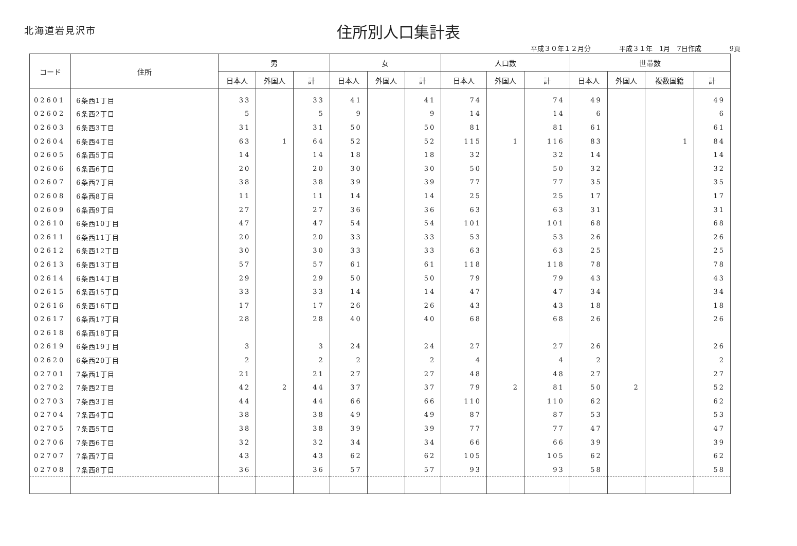北海道岩見沢市
住所別人口集計表
平成３０年１２月分 平成３１年　1月　7日作成 9頁
| コード | 住所 | 男 | | | 女 | | | 人口数 | | | 世帯数 | | | |
| --- | --- | --- | --- | --- | --- | --- | --- | --- | --- | --- | --- | --- | --- | --- |
| | | 日本人 | 外国人 | 計 | 日本人 | 外国人 | 計 | 日本人 | 外国人 | 計 | 日本人 | 外国人 | 複数国籍 | 計 |
| 02601 | 6条西1丁目 | 33 | | 33 | 41 | | 41 | 74 | | 74 | 49 | | | 49 |
| 02602 | 6条西2丁目 | 5 | | 5 | 9 | | 9 | 14 | | 14 | 6 | | | 6 |
| 02603 | 6条西3丁目 | 31 | | 31 | 50 | | 50 | 81 | | 81 | 61 | | | 61 |
| 02604 | 6条西4丁目 | 63 | 1 | 64 | 52 | | 52 | 115 | 1 | 116 | 83 | | 1 | 84 |
| 02605 | 6条西5丁目 | 14 | | 14 | 18 | | 18 | 32 | | 32 | 14 | | | 14 |
| 02606 | 6条西6丁目 | 20 | | 20 | 30 | | 30 | 50 | | 50 | 32 | | | 32 |
| 02607 | 6条西7丁目 | 38 | | 38 | 39 | | 39 | 77 | | 77 | 35 | | | 35 |
| 02608 | 6条西8丁目 | 11 | | 11 | 14 | | 14 | 25 | | 25 | 17 | | | 17 |
| 02609 | 6条西9丁目 | 27 | | 27 | 36 | | 36 | 63 | | 63 | 31 | | | 31 |
| 02610 | 6条西10丁目 | 47 | | 47 | 54 | | 54 | 101 | | 101 | 68 | | | 68 |
| 02611 | 6条西11丁目 | 20 | | 20 | 33 | | 33 | 53 | | 53 | 26 | | | 26 |
| 02612 | 6条西12丁目 | 30 | | 30 | 33 | | 33 | 63 | | 63 | 25 | | | 25 |
| 02613 | 6条西13丁目 | 57 | | 57 | 61 | | 61 | 118 | | 118 | 78 | | | 78 |
| 02614 | 6条西14丁目 | 29 | | 29 | 50 | | 50 | 79 | | 79 | 43 | | | 43 |
| 02615 | 6条西15丁目 | 33 | | 33 | 14 | | 14 | 47 | | 47 | 34 | | | 34 |
| 02616 | 6条西16丁目 | 17 | | 17 | 26 | | 26 | 43 | | 43 | 18 | | | 18 |
| 02617 | 6条西17丁目 | 28 | | 28 | 40 | | 40 | 68 | | 68 | 26 | | | 26 |
| 02618 | 6条西18丁目 | | | | | | | | | | | | | |
| 02619 | 6条西19丁目 | 3 | | 3 | 24 | | 24 | 27 | | 27 | 26 | | | 26 |
| 02620 | 6条西20丁目 | 2 | | 2 | 2 | | 2 | 4 | | 4 | 2 | | | 2 |
| 02701 | 7条西1丁目 | 21 | | 21 | 27 | | 27 | 48 | | 48 | 27 | | | 27 |
| 02702 | 7条西2丁目 | 42 | 2 | 44 | 37 | | 37 | 79 | 2 | 81 | 50 | 2 | | 52 |
| 02703 | 7条西3丁目 | 44 | | 44 | 66 | | 66 | 110 | | 110 | 62 | | | 62 |
| 02704 | 7条西4丁目 | 38 | | 38 | 49 | | 49 | 87 | | 87 | 53 | | | 53 |
| 02705 | 7条西5丁目 | 38 | | 38 | 39 | | 39 | 77 | | 77 | 47 | | | 47 |
| 02706 | 7条西6丁目 | 32 | | 32 | 34 | | 34 | 66 | | 66 | 39 | | | 39 |
| 02707 | 7条西7丁目 | 43 | | 43 | 62 | | 62 | 105 | | 105 | 62 | | | 62 |
| 02708 | 7条西8丁目 | 36 | | 36 | 57 | | 57 | 93 | | 93 | 58 | | | 58 |